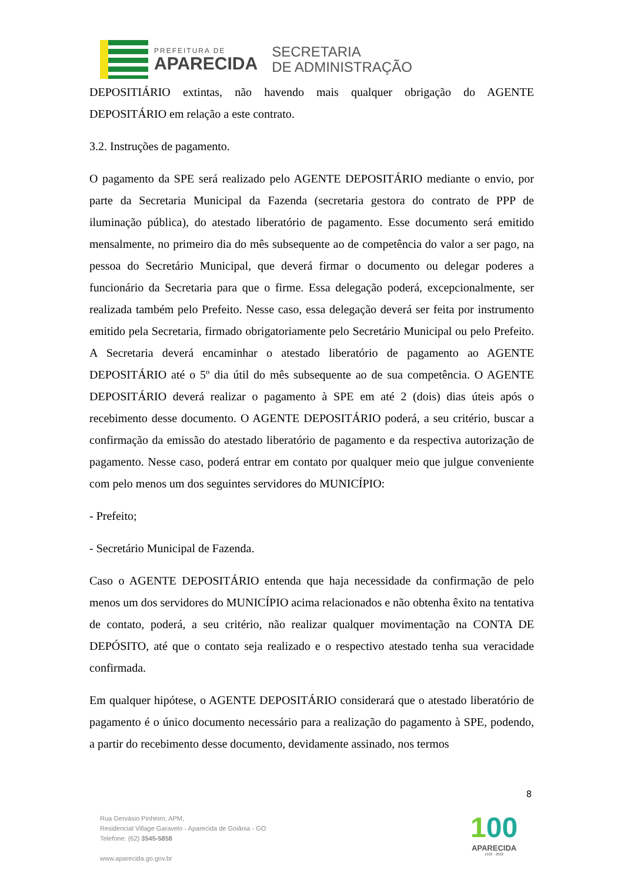PREFEITURA DE
APARECIDA
SECRETARIA
DE ADMINISTRAÇÃO
DEPOSITIÁRIO extintas, não havendo mais qualquer obrigação do AGENTE DEPOSITÁRIO em relação a este contrato.
3.2. Instruções de pagamento.
O pagamento da SPE será realizado pelo AGENTE DEPOSITÁRIO mediante o envio, por parte da Secretaria Municipal da Fazenda (secretaria gestora do contrato de PPP de iluminação pública), do atestado liberatório de pagamento. Esse documento será emitido mensalmente, no primeiro dia do mês subsequente ao de competência do valor a ser pago, na pessoa do Secretário Municipal, que deverá firmar o documento ou delegar poderes a funcionário da Secretaria para que o firme. Essa delegação poderá, excepcionalmente, ser realizada também pelo Prefeito. Nesse caso, essa delegação deverá ser feita por instrumento emitido pela Secretaria, firmado obrigatoriamente pelo Secretário Municipal ou pelo Prefeito. A Secretaria deverá encaminhar o atestado liberatório de pagamento ao AGENTE DEPOSITÁRIO até o 5º dia útil do mês subsequente ao de sua competência. O AGENTE DEPOSITÁRIO deverá realizar o pagamento à SPE em até 2 (dois) dias úteis após o recebimento desse documento. O AGENTE DEPOSITÁRIO poderá, a seu critério, buscar a confirmação da emissão do atestado liberatório de pagamento e da respectiva autorização de pagamento. Nesse caso, poderá entrar em contato por qualquer meio que julgue conveniente com pelo menos um dos seguintes servidores do MUNICÍPIO:
- Prefeito;
- Secretário Municipal de Fazenda.
Caso o AGENTE DEPOSITÁRIO entenda que haja necessidade da confirmação de pelo menos um dos servidores do MUNICÍPIO acima relacionados e não obtenha êxito na tentativa de contato, poderá, a seu critério, não realizar qualquer movimentação na CONTA DE DEPÓSITO, até que o contato seja realizado e o respectivo atestado tenha sua veracidade confirmada.
Em qualquer hipótese, o AGENTE DEPOSITÁRIO considerará que o atestado liberatório de pagamento é o único documento necessário para a realização do pagamento à SPE, podendo, a partir do recebimento desse documento, devidamente assinado, nos termos
8
Rua Gervásio Pinheiro, APM,
Residencial Village Garavelo - Aparecida de Goiânia - GO
Telefone: (62) 3545-5858
www.aparecida.go.gov.br
100
APARECIDA
1922 - 2022